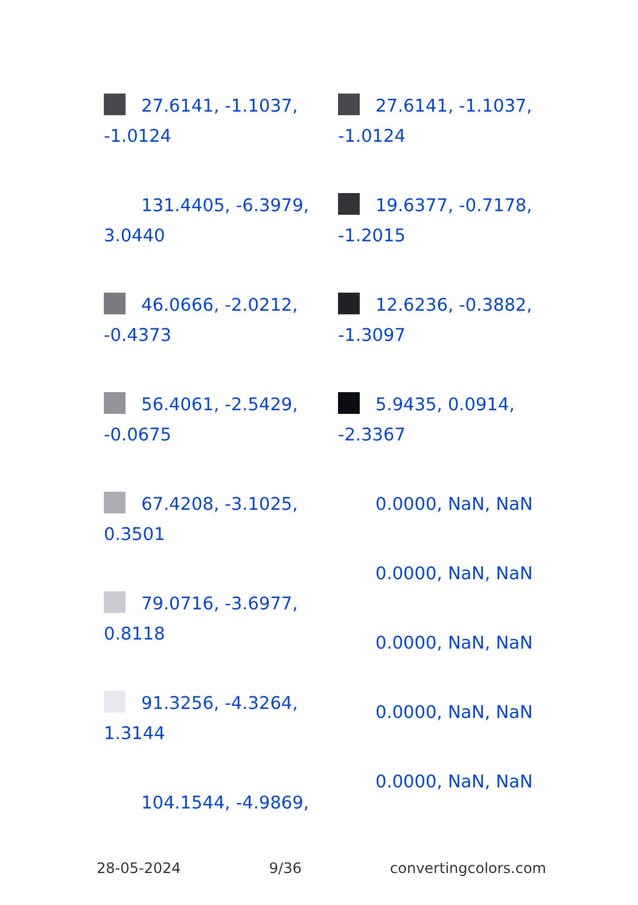27.6141, -1.1037, -1.0124
131.4405, -6.3979, 3.0440
46.0666, -2.0212, -0.4373
56.4061, -2.5429, -0.0675
67.4208, -3.1025, 0.3501
79.0716, -3.6977, 0.8118
91.3256, -4.3264, 1.3144
104.1544, -4.9869,
27.6141, -1.1037, -1.0124
19.6377, -0.7178, -1.2015
12.6236, -0.3882, -1.3097
5.9435, 0.0914, -2.3367
0.0000, NaN, NaN
0.0000, NaN, NaN
0.0000, NaN, NaN
0.0000, NaN, NaN
0.0000, NaN, NaN
28-05-2024 9/36 convertingcolors.com